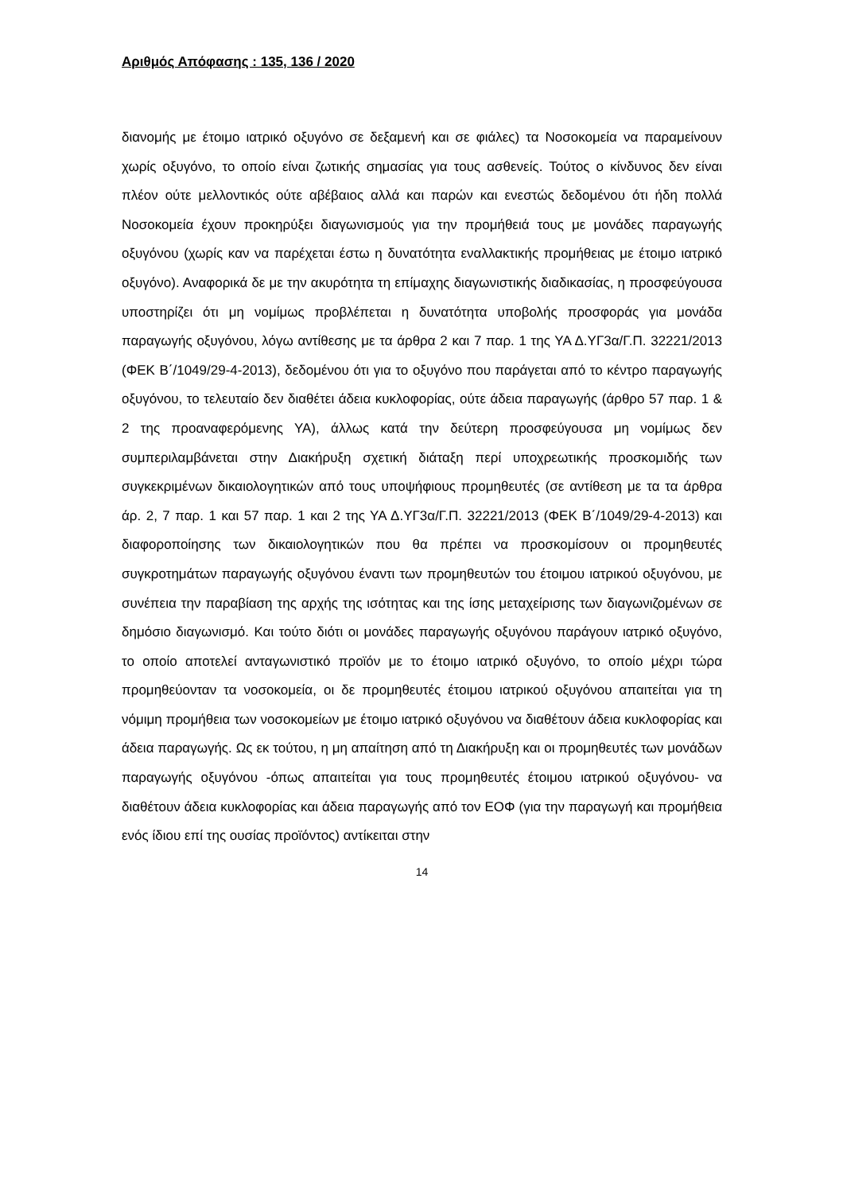Αριθμός Απόφασης : 135, 136 / 2020
διανομής με έτοιμο ιατρικό οξυγόνο σε δεξαμενή και σε φιάλες) τα Νοσοκομεία να παραμείνουν χωρίς οξυγόνο, το οποίο είναι ζωτικής σημασίας για τους ασθενείς. Τούτος ο κίνδυνος δεν είναι πλέον ούτε μελλοντικός ούτε αβέβαιος αλλά και παρών και ενεστώς δεδομένου ότι ήδη πολλά Νοσοκομεία έχουν προκηρύξει διαγωνισμούς για την προμήθειά τους με μονάδες παραγωγής οξυγόνου (χωρίς καν να παρέχεται έστω η δυνατότητα εναλλακτικής προμήθειας με έτοιμο ιατρικό οξυγόνο). Αναφορικά δε με την ακυρότητα τη επίμαχης διαγωνιστικής διαδικασίας, η προσφεύγουσα υποστηρίζει ότι μη νομίμως προβλέπεται η δυνατότητα υποβολής προσφοράς για μονάδα παραγωγής οξυγόνου, λόγω αντίθεσης με τα άρθρα 2 και 7 παρ. 1 της ΥΑ Δ.ΥΓ3α/Γ.Π. 32221/2013 (ΦΕΚ Β΄/1049/29-4-2013), δεδομένου ότι για το οξυγόνο που παράγεται από το κέντρο παραγωγής οξυγόνου, το τελευταίο δεν διαθέτει άδεια κυκλοφορίας, ούτε άδεια παραγωγής (άρθρο 57 παρ. 1 & 2 της προαναφερόμενης ΥΑ), άλλως κατά την δεύτερη προσφεύγουσα μη νομίμως δεν συμπεριλαμβάνεται στην Διακήρυξη σχετική διάταξη περί υποχρεωτικής προσκομιδής των συγκεκριμένων δικαιολογητικών από τους υποψήφιους προμηθευτές (σε αντίθεση με τα τα άρθρα άρ. 2, 7 παρ. 1 και 57 παρ. 1 και 2 της ΥΑ Δ.ΥΓ3α/Γ.Π. 32221/2013 (ΦΕΚ Β΄/1049/29-4-2013) και διαφοροποίησης των δικαιολογητικών που θα πρέπει να προσκομίσουν οι προμηθευτές συγκροτημάτων παραγωγής οξυγόνου έναντι των προμηθευτών του έτοιμου ιατρικού οξυγόνου, με συνέπεια την παραβίαση της αρχής της ισότητας και της ίσης μεταχείρισης των διαγωνιζομένων σε δημόσιο διαγωνισμό. Και τούτο διότι οι μονάδες παραγωγής οξυγόνου παράγουν ιατρικό οξυγόνο, το οποίο αποτελεί ανταγωνιστικό προϊόν με το έτοιμο ιατρικό οξυγόνο, το οποίο μέχρι τώρα προμηθεύονταν τα νοσοκομεία, οι δε προμηθευτές έτοιμου ιατρικού οξυγόνου απαιτείται για τη νόμιμη προμήθεια των νοσοκομείων με έτοιμο ιατρικό οξυγόνου να διαθέτουν άδεια κυκλοφορίας και άδεια παραγωγής. Ως εκ τούτου, η μη απαίτηση από τη Διακήρυξη και οι προμηθευτές των μονάδων παραγωγής οξυγόνου -όπως απαιτείται για τους προμηθευτές έτοιμου ιατρικού οξυγόνου- να διαθέτουν άδεια κυκλοφορίας και άδεια παραγωγής από τον ΕΟΦ (για την παραγωγή και προμήθεια ενός ίδιου επί της ουσίας προϊόντος) αντίκειται στην
14